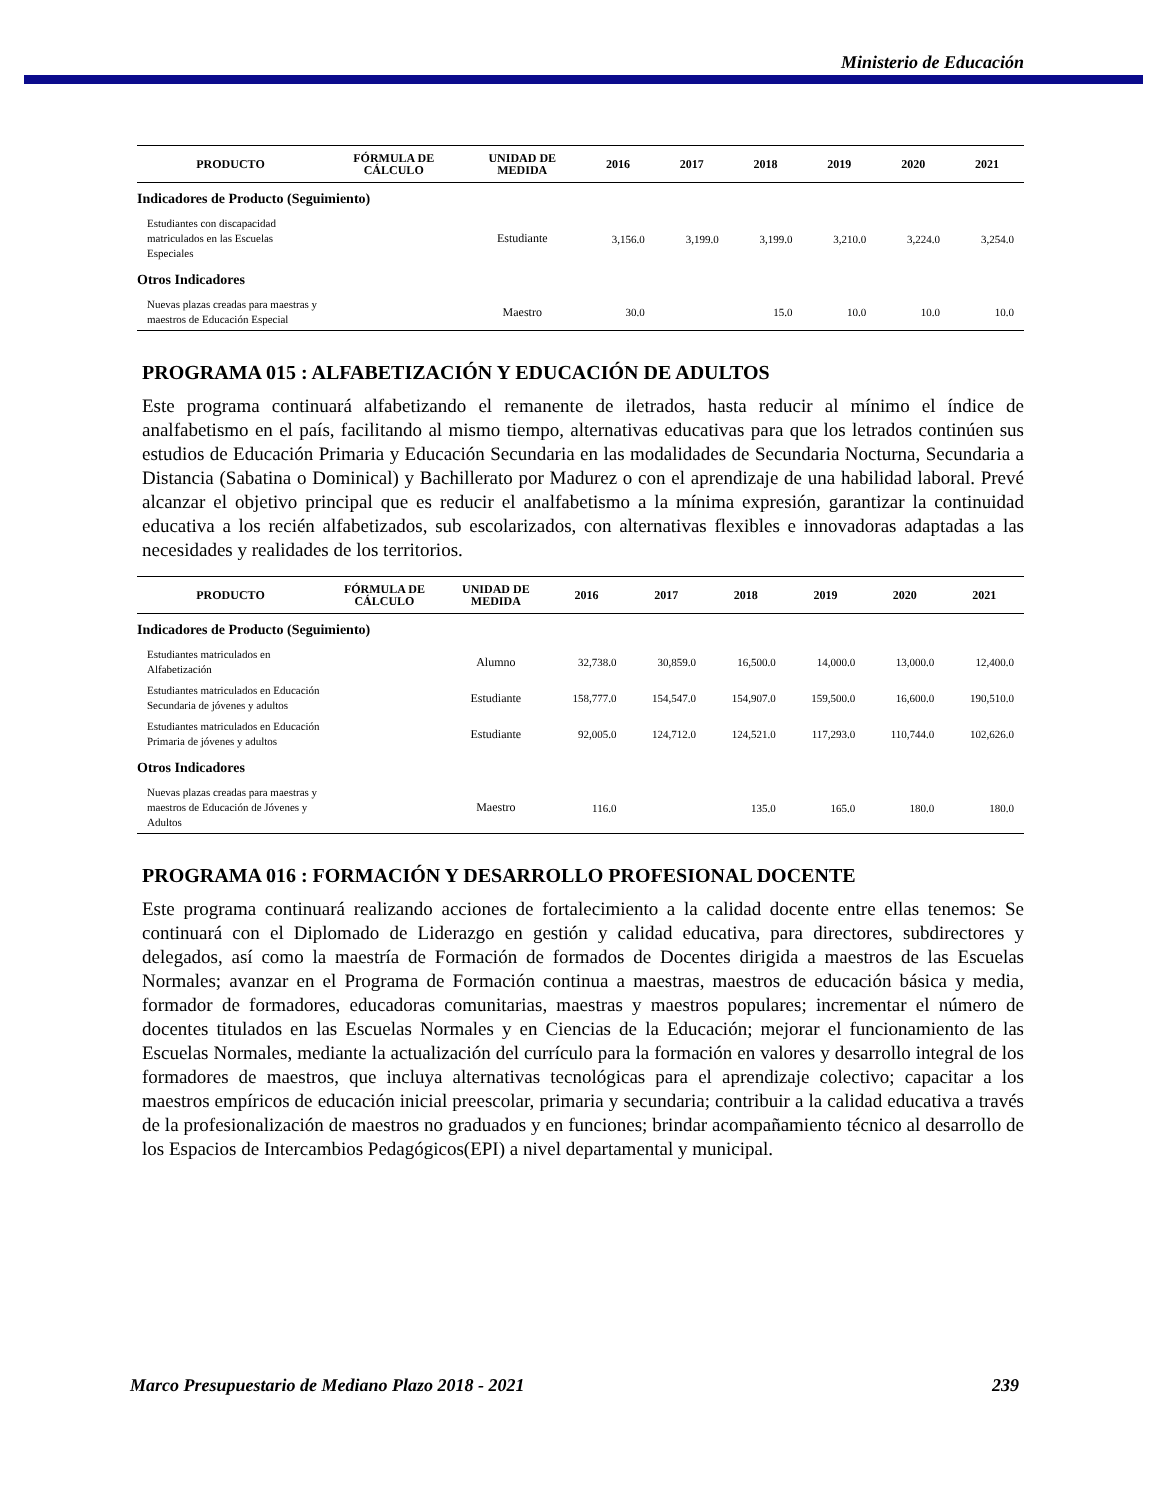Ministerio de Educación
| PRODUCTO | FÓRMULA DE CÁLCULO | UNIDAD DE MEDIDA | 2016 | 2017 | 2018 | 2019 | 2020 | 2021 |
| --- | --- | --- | --- | --- | --- | --- | --- | --- |
| Indicadores de Producto (Seguimiento) | | | | | | | | |
| Estudiantes con discapacidad matriculados en las Escuelas Especiales | | Estudiante | 3,156.0 | 3,199.0 | 3,199.0 | 3,210.0 | 3,224.0 | 3,254.0 |
| Otros Indicadores | | | | | | | | |
| Nuevas plazas creadas para maestras y maestros de Educación Especial | | Maestro | 30.0 | | 15.0 | 10.0 | 10.0 | 10.0 |
PROGRAMA 015 : ALFABETIZACIÓN Y EDUCACIÓN DE ADULTOS
Este programa continuará alfabetizando el remanente de iletrados, hasta reducir al mínimo el índice de analfabetismo en el país, facilitando al mismo tiempo, alternativas educativas para que los letrados continúen sus estudios de Educación Primaria y Educación Secundaria en las modalidades de Secundaria Nocturna, Secundaria a Distancia (Sabatina o Dominical) y Bachillerato por Madurez o con el aprendizaje de una habilidad laboral. Prevé alcanzar el objetivo principal que es reducir el analfabetismo a la mínima expresión, garantizar la continuidad educativa a los recién alfabetizados, sub escolarizados, con alternativas flexibles e innovadoras adaptadas a las necesidades y realidades de los territorios.
| PRODUCTO | FÓRMULA DE CÁLCULO | UNIDAD DE MEDIDA | 2016 | 2017 | 2018 | 2019 | 2020 | 2021 |
| --- | --- | --- | --- | --- | --- | --- | --- | --- |
| Indicadores de Producto (Seguimiento) | | | | | | | | |
| Estudiantes matriculados en Alfabetización | | Alumno | 32,738.0 | 30,859.0 | 16,500.0 | 14,000.0 | 13,000.0 | 12,400.0 |
| Estudiantes matriculados en Educación Secundaria de jóvenes y adultos | | Estudiante | 158,777.0 | 154,547.0 | 154,907.0 | 159,500.0 | 16,600.0 | 190,510.0 |
| Estudiantes matriculados en Educación Primaria de jóvenes y adultos | | Estudiante | 92,005.0 | 124,712.0 | 124,521.0 | 117,293.0 | 110,744.0 | 102,626.0 |
| Otros Indicadores | | | | | | | | |
| Nuevas plazas creadas para maestras y maestros de Educación de Jóvenes y Adultos | | Maestro | 116.0 | | 135.0 | 165.0 | 180.0 | 180.0 |
PROGRAMA 016 : FORMACIÓN Y DESARROLLO PROFESIONAL DOCENTE
Este programa continuará realizando acciones de fortalecimiento a la calidad docente entre ellas tenemos: Se continuará con el Diplomado de Liderazgo en gestión y calidad educativa, para directores, subdirectores y delegados, así como la maestría de Formación de formados de Docentes dirigida a maestros de las Escuelas Normales; avanzar en el Programa de Formación continua a maestras, maestros de educación básica y media, formador de formadores, educadoras comunitarias, maestras y maestros populares; incrementar el número de docentes titulados en las Escuelas Normales y en Ciencias de la Educación; mejorar el funcionamiento de las Escuelas Normales, mediante la actualización del currículo para la formación en valores y desarrollo integral de los formadores de maestros, que incluya alternativas tecnológicas para el aprendizaje colectivo; capacitar a los maestros empíricos de educación inicial preescolar, primaria y secundaria; contribuir a la calidad educativa a través de la profesionalización de maestros no graduados y en funciones; brindar acompañamiento técnico al desarrollo de los Espacios de Intercambios Pedagógicos(EPI) a nivel departamental y municipal.
Marco Presupuestario de Mediano Plazo 2018 - 2021 239